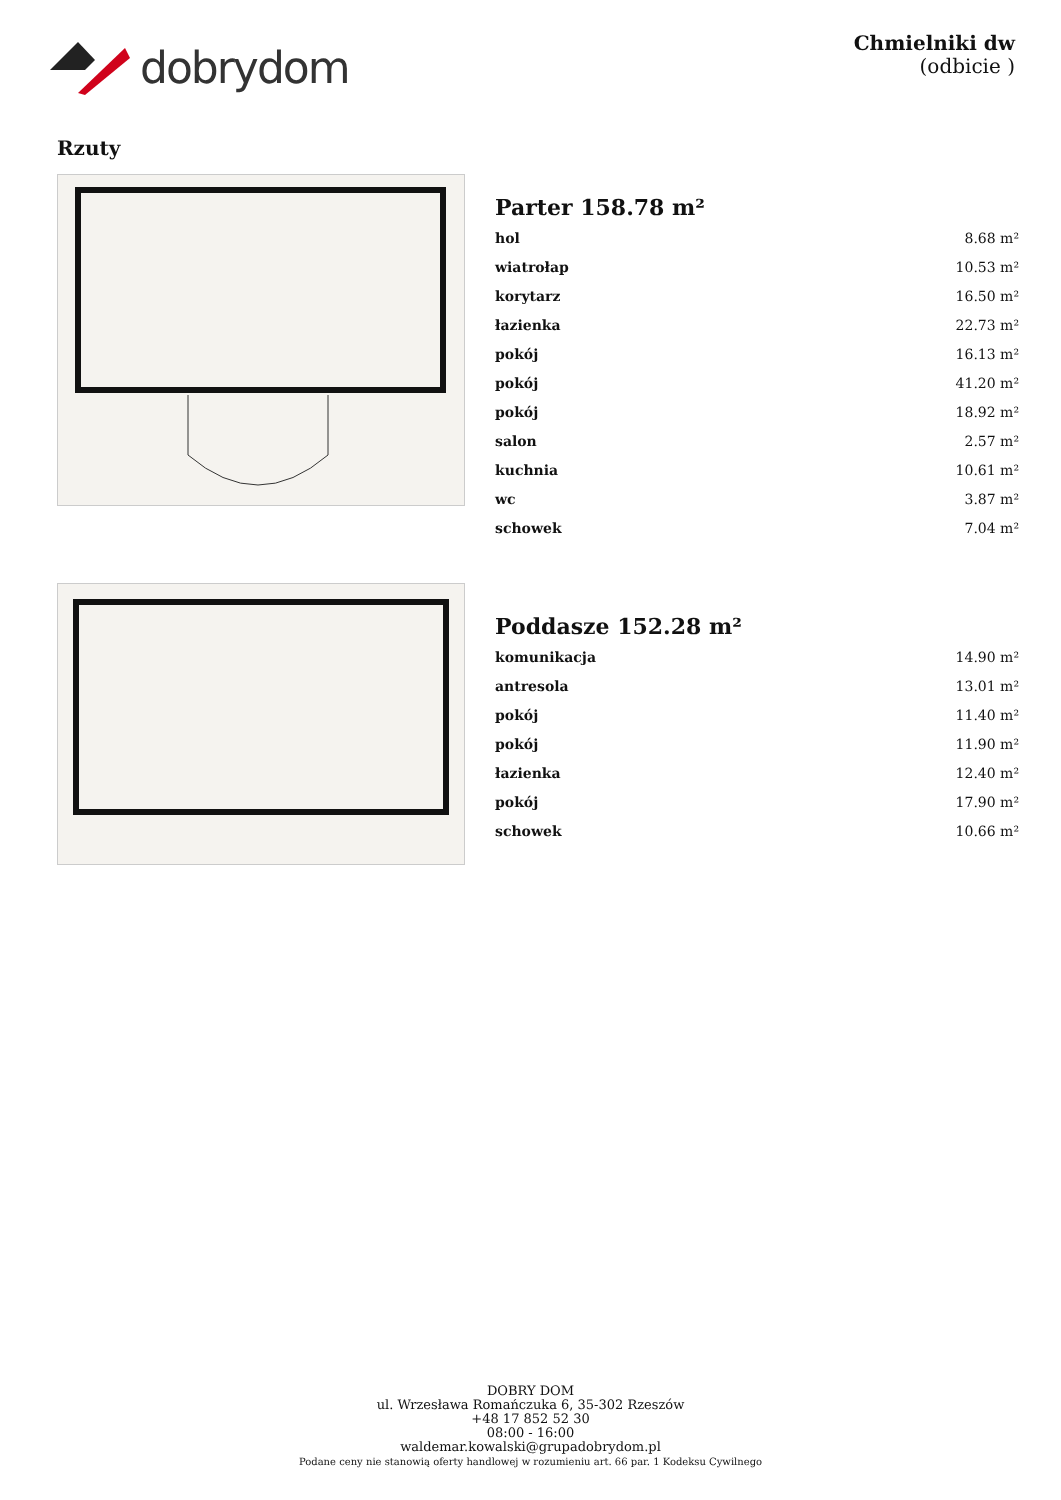dobrydom
Chmielniki dw
(odbicie )
Rzuty
Parter 158.78 m²
| hol | 8.68 m² |
| wiatrołap | 10.53 m² |
| korytarz | 16.50 m² |
| łazienka | 22.73 m² |
| pokój | 16.13 m² |
| pokój | 41.20 m² |
| pokój | 18.92 m² |
| salon | 2.57 m² |
| kuchnia | 10.61 m² |
| wc | 3.87 m² |
| schowek | 7.04 m² |
Poddasze 152.28 m²
| komunikacja | 14.90 m² |
| antresola | 13.01 m² |
| pokój | 11.40 m² |
| pokój | 11.90 m² |
| łazienka | 12.40 m² |
| pokój | 17.90 m² |
| schowek | 10.66 m² |
DOBRY DOM
ul. Wrzesława Romańczuka 6, 35-302 Rzeszów
+48 17 852 52 30
08:00 - 16:00
waldemar.kowalski@grupadobrydom.pl
Podane ceny nie stanowią oferty handlowej w rozumieniu art. 66 par. 1 Kodeksu Cywilnego